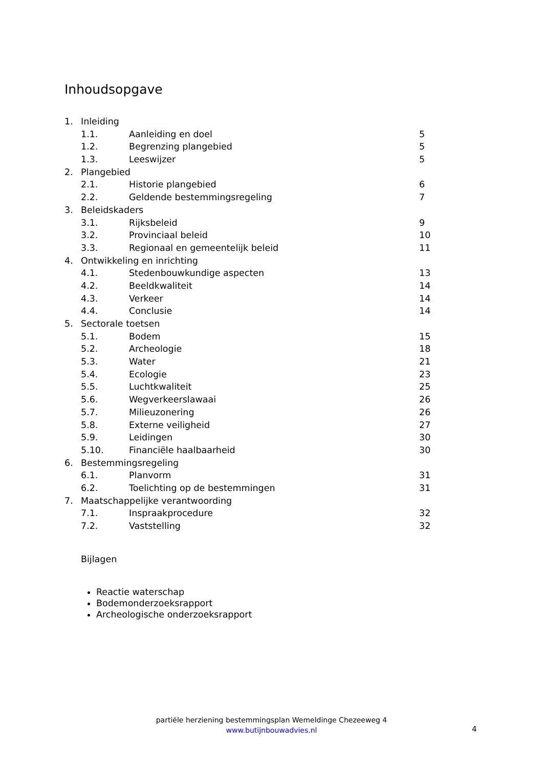Inhoudsopgave
| 1. | Inleiding | | |
| | 1.1. | Aanleiding en doel | 5 |
| | 1.2. | Begrenzing plangebied | 5 |
| | 1.3. | Leeswijzer | 5 |
| 2. | Plangebied | | |
| | 2.1. | Historie plangebied | 6 |
| | 2.2. | Geldende bestemmingsregeling | 7 |
| 3. | Beleidskaders | | |
| | 3.1. | Rijksbeleid | 9 |
| | 3.2. | Provinciaal beleid | 10 |
| | 3.3. | Regionaal en gemeentelijk beleid | 11 |
| 4. | Ontwikkeling en inrichting | | |
| | 4.1. | Stedenbouwkundige aspecten | 13 |
| | 4.2. | Beeldkwaliteit | 14 |
| | 4.3. | Verkeer | 14 |
| | 4.4. | Conclusie | 14 |
| 5. | Sectorale toetsen | | |
| | 5.1. | Bodem | 15 |
| | 5.2. | Archeologie | 18 |
| | 5.3. | Water | 21 |
| | 5.4. | Ecologie | 23 |
| | 5.5. | Luchtkwaliteit | 25 |
| | 5.6. | Wegverkeerslawaai | 26 |
| | 5.7. | Milieuzonering | 26 |
| | 5.8. | Externe veiligheid | 27 |
| | 5.9. | Leidingen | 30 |
| | 5.10. | Financiële haalbaarheid | 30 |
| 6. | Bestemmingsregeling | | |
| | 6.1. | Planvorm | 31 |
| | 6.2. | Toelichting op de bestemmingen | 31 |
| 7. | Maatschappelijke verantwoording | | |
| | 7.1. | Inspraakprocedure | 32 |
| | 7.2. | Vaststelling | 32 |
Bijlagen
Reactie waterschap
Bodemonderzoeksrapport
Archeologische onderzoeksrapport
partiële herziening bestemmingsplan Wemeldinge Chezeeweg 4
www.butijnbouwadvies.nl
4